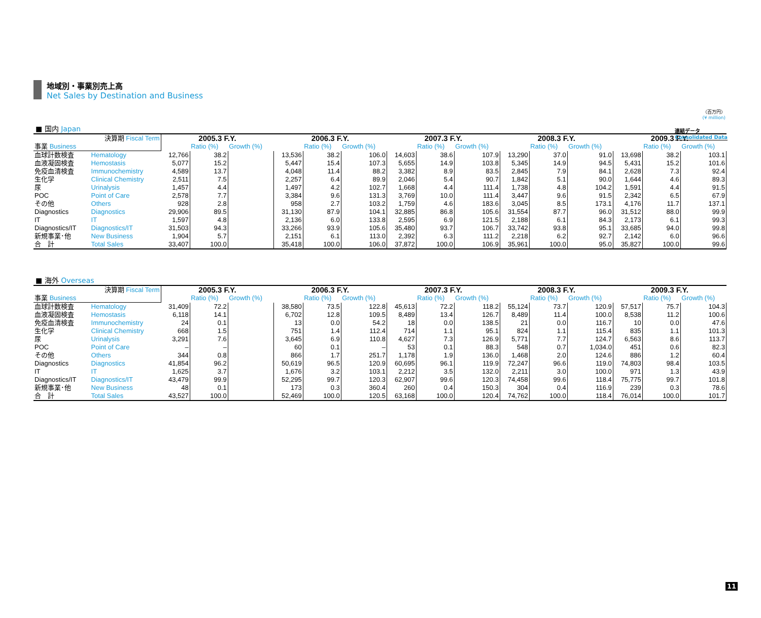連結データ
Consolidated Data
地域別・事業別売上高
Net Sales by Destination and Business
（百万円）
(¥ million)
■ 国内 Japan
| 決算期 Fiscal Term | | 2005.3 F.Y. | | | 2006.3 F.Y. | | | 2007.3 F.Y. | | | 2008.3 F.Y. | | | 2009.3 F.Y. | | |
| 事業 Business | | | Ratio (%) | Growth (%) | | Ratio (%) | Growth (%) | | Ratio (%) | Growth (%) | | Ratio (%) | Growth (%) | | Ratio (%) | Growth (%) |
| 血球計数検査 | Hematology | 12,766 | 38.2 | | 13,536 | 38.2 | 106.0 | 14,603 | 38.6 | 107.9 | 13,290 | 37.0 | 91.0 | 13,698 | 38.2 | 103.1 |
| 血液凝固検査 | Hemostasis | 5,077 | 15.2 | | 5,447 | 15.4 | 107.3 | 5,655 | 14.9 | 103.8 | 5,345 | 14.9 | 94.5 | 5,431 | 15.2 | 101.6 |
| 免疫血清検査 | Immunochemistry | 4,589 | 13.7 | | 4,048 | 11.4 | 88.2 | 3,382 | 8.9 | 83.5 | 2,845 | 7.9 | 84.1 | 2,628 | 7.3 | 92.4 |
| 生化学 | Clinical Chemistry | 2,511 | 7.5 | | 2,257 | 6.4 | 89.9 | 2,046 | 5.4 | 90.7 | 1,842 | 5.1 | 90.0 | 1,644 | 4.6 | 89.3 |
| 尿 | Urinalysis | 1,457 | 4.4 | | 1,497 | 4.2 | 102.7 | 1,668 | 4.4 | 111.4 | 1,738 | 4.8 | 104.2 | 1,591 | 4.4 | 91.5 |
| POC | Point of Care | 2,578 | 7.7 | | 3,384 | 9.6 | 131.3 | 3,769 | 10.0 | 111.4 | 3,447 | 9.6 | 91.5 | 2,342 | 6.5 | 67.9 |
| その他 | Others | 928 | 2.8 | | 958 | 2.7 | 103.2 | 1,759 | 4.6 | 183.6 | 3,045 | 8.5 | 173.1 | 4,176 | 11.7 | 137.1 |
| Diagnostics | Diagnostics | 29,906 | 89.5 | | 31,130 | 87.9 | 104.1 | 32,885 | 86.8 | 105.6 | 31,554 | 87.7 | 96.0 | 31,512 | 88.0 | 99.9 |
| IT | IT | 1,597 | 4.8 | | 2,136 | 6.0 | 133.8 | 2,595 | 6.9 | 121.5 | 2,188 | 6.1 | 84.3 | 2,173 | 6.1 | 99.3 |
| Diagnostics/IT | Diagnostics/IT | 31,503 | 94.3 | | 33,266 | 93.9 | 105.6 | 35,480 | 93.7 | 106.7 | 33,742 | 93.8 | 95.1 | 33,685 | 94.0 | 99.8 |
| 新規事業･他 | New Business | 1,904 | 5.7 | | 2,151 | 6.1 | 113.0 | 2,392 | 6.3 | 111.2 | 2,218 | 6.2 | 92.7 | 2,142 | 6.0 | 96.6 |
| 合 計 | Total Sales | 33,407 | 100.0 | | 35,418 | 100.0 | 106.0 | 37,872 | 100.0 | 106.9 | 35,961 | 100.0 | 95.0 | 35,827 | 100.0 | 99.6 |
■ 海外 Overseas
| 決算期 Fiscal Term | | 2005.3 F.Y. | | | 2006.3 F.Y. | | | 2007.3 F.Y. | | | 2008.3 F.Y. | | | 2009.3 F.Y. | | |
| 事業 Business | | | Ratio (%) | Growth (%) | | Ratio (%) | Growth (%) | | Ratio (%) | Growth (%) | | Ratio (%) | Growth (%) | | Ratio (%) | Growth (%) |
| 血球計数検査 | Hematology | 31,409 | 72.2 | | 38,580 | 73.5 | 122.8 | 45,613 | 72.2 | 118.2 | 55,124 | 73.7 | 120.9 | 57,517 | 75.7 | 104.3 |
| 血液凝固検査 | Hemostasis | 6,118 | 14.1 | | 6,702 | 12.8 | 109.5 | 8,489 | 13.4 | 126.7 | 8,489 | 11.4 | 100.0 | 8,538 | 11.2 | 100.6 |
| 免疫血清検査 | Immunochemistry | 24 | 0.1 | | 13 | 0.0 | 54.2 | 18 | 0.0 | 138.5 | 21 | 0.0 | 116.7 | 10 | 0.0 | 47.6 |
| 生化学 | Clinical Chemistry | 668 | 1.5 | | 751 | 1.4 | 112.4 | 714 | 1.1 | 95.1 | 824 | 1.1 | 115.4 | 835 | 1.1 | 101.3 |
| 尿 | Urinalysis | 3,291 | 7.6 | | 3,645 | 6.9 | 110.8 | 4,627 | 7.3 | 126.9 | 5,771 | 7.7 | 124.7 | 6,563 | 8.6 | 113.7 |
| POC | Point of Care | – | – | | 60 | 0.1 | – | 53 | 0.1 | 88.3 | 548 | 0.7 | 1,034.0 | 451 | 0.6 | 82.3 |
| その他 | Others | 344 | 0.8 | | 866 | 1.7 | 251.7 | 1,178 | 1.9 | 136.0 | 1,468 | 2.0 | 124.6 | 886 | 1.2 | 60.4 |
| Diagnostics | Diagnostics | 41,854 | 96.2 | | 50,619 | 96.5 | 120.9 | 60,695 | 96.1 | 119.9 | 72,247 | 96.6 | 119.0 | 74,803 | 98.4 | 103.5 |
| IT | IT | 1,625 | 3.7 | | 1,676 | 3.2 | 103.1 | 2,212 | 3.5 | 132.0 | 2,211 | 3.0 | 100.0 | 971 | 1.3 | 43.9 |
| Diagnostics/IT | Diagnostics/IT | 43,479 | 99.9 | | 52,295 | 99.7 | 120.3 | 62,907 | 99.6 | 120.3 | 74,458 | 99.6 | 118.4 | 75,775 | 99.7 | 101.8 |
| 新規事業･他 | New Business | 48 | 0.1 | | 173 | 0.3 | 360.4 | 260 | 0.4 | 150.3 | 304 | 0.4 | 116.9 | 239 | 0.3 | 78.6 |
| 合 計 | Total Sales | 43,527 | 100.0 | | 52,469 | 100.0 | 120.5 | 63,168 | 100.0 | 120.4 | 74,762 | 100.0 | 118.4 | 76,014 | 100.0 | 101.7 |
11